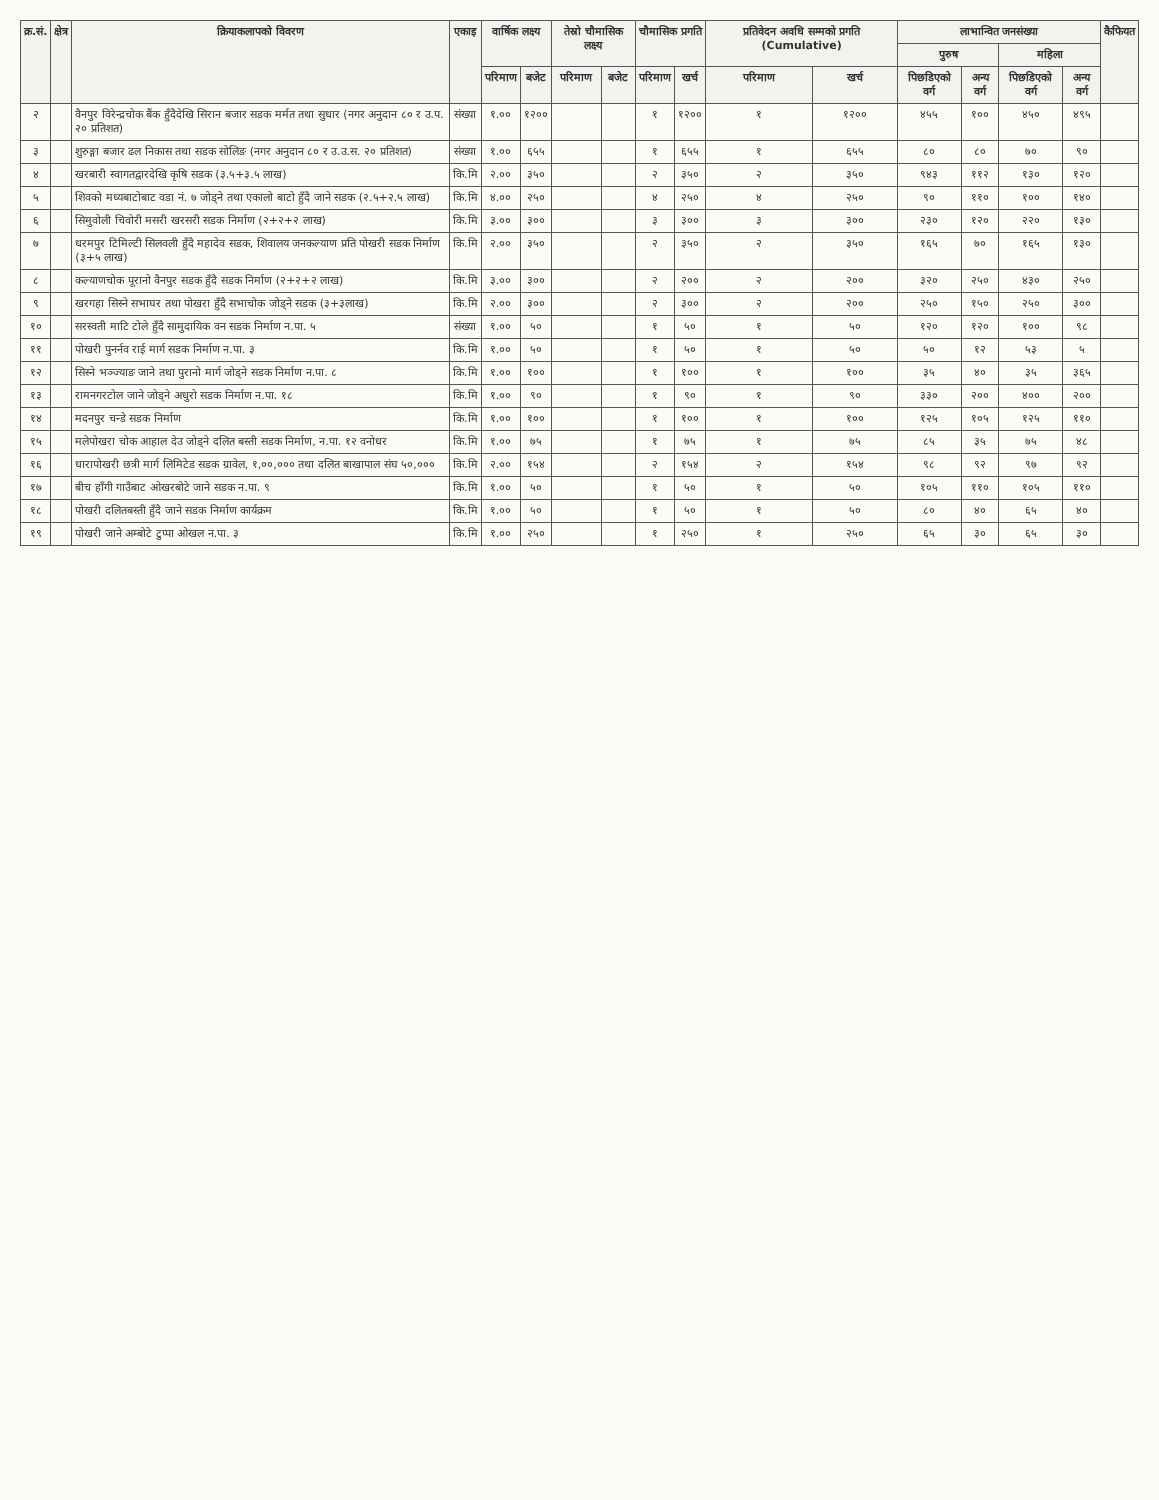| क्र.सं. | क्षेत्र | क्रियाकलापको विवरण | एकाइ | वार्षिक लक्ष्य | | तेस्रो चौमासिक लक्ष्य | | चौमासिक प्रगति | | प्रतिवेदन अवधि सम्मको प्रगति (Cumulative) | | लाभान्वित जनसंख्या | | | | कैफियत |
| --- | --- | --- | --- | --- | --- | --- | --- | --- | --- | --- | --- | --- | --- | --- | --- | --- |
| | | | | | | | | | | | | पुरुष | | महिला | | |
| | | | | परिमाण | बजेट | परिमाण | बजेट | परिमाण | खर्च | परिमाण | खर्च | पिछडिएको वर्ग | अन्य वर्ग | पिछडिएको वर्ग | अन्य वर्ग | |
| २ | | वैनपुर विरेन्द्रचोक बैंक हुँदैदेखि सिरान बजार सडक मर्मत तथा सुधार (नगर अनुदान ८० र उ.प. २० प्रतिशत) | संख्या | १.०० | १२०० | | | १ | १२०० | १ | १२०० | ४५५ | १०० | ४५० | ४९५ | |
| ३ | | शुरुङ्गा बजार ढल निकास तथा सडक सोलिङ (नगर अनुदान ८० र उ.उ.स. २० प्रतिशत) | संख्या | १.०० | ६५५ | | | १ | ६५५ | १ | ६५५ | ८० | ८० | ७० | ९० | |
| ४ | | खरबारी स्वागतद्वारदेखि कृषि सडक (३.५+३.५ लाख) | कि.मि | २.०० | ३५० | | | २ | ३५० | २ | ३५० | ९४३ | ११२ | १३० | १२० | |
| ५ | | शिवको मध्यबाटोबाट वडा नं. ७ जोड्ने तथा एकालो बाटो हुँदै जाने सडक (२.५+२.५ लाख) | कि.मि | ४.०० | २५० | | | ४ | २५० | ४ | २५० | ९० | ११० | १०० | १४० | |
| ६ | | सिमुवोली चिवोरी मसरी खरसरी सडक निर्माण (२+२+२ लाख) | कि.मि | ३.०० | ३०० | | | ३ | ३०० | ३ | ३०० | २३० | १२० | २२० | १३० | |
| ७ | | धरमपुर टिमिल्टी सिलवली हुँदै महादेव सडक, शिवालय जनकल्याण प्रति पोखरी सडक निर्माण (३+५ लाख) | कि.मि | २.०० | ३५० | | | २ | ३५० | २ | ३५० | १६५ | ७० | १६५ | १३० | |
| ८ | | कल्याणचोक पूरानो वैनपुर सडक हुँदै सडक निर्माण (२+२+२ लाख) | कि.मि | ३.०० | ३०० | | | २ | २०० | २ | २०० | ३२० | २५० | ४३० | २५० | |
| ९ | | खरगहा सिस्ने सभाघर तथा पोखरा हुँदै सभाचोक जोड्ने सडक (३+३लाख) | कि.मि | २.०० | ३०० | | | २ | ३०० | २ | २०० | २५० | १५० | २५० | ३०० | |
| १० | | सरस्वती माटि टोले हुँदै सामुदायिक वन सडक निर्माण न.पा. ५ | संख्या | १.०० | ५० | | | १ | ५० | १ | ५० | १२० | १२० | १०० | ९८ | |
| ११ | | पोखरी पुनर्नव राई मार्ग सडक निर्माण न.पा. ३ | कि.मि | १.०० | ५० | | | १ | ५० | १ | ५० | ५० | १२ | ५३ | ५ | |
| १२ | | सिस्ने भञ्ज्याङ जाने तथा पुरानो मार्ग जोड्ने सडक निर्माण न.पा. ८ | कि.मि | १.०० | १०० | | | १ | १०० | १ | १०० | ३५ | ४० | ३५ | ३६५ | |
| १३ | | रामनगरटोल जाने जोड्ने अधुरो सडक निर्माण न.पा. १८ | कि.मि | १.०० | ९० | | | १ | ९० | १ | ९० | ३३० | २०० | ४०० | २०० | |
| १४ | | मदनपुर चन्डे सडक निर्माण | कि.मि | १.०० | १०० | | | १ | १०० | १ | १०० | १२५ | १०५ | १२५ | ११० | |
| १५ | | मलेपोखरा चोक आहाल देउ जोड्ने दलित बस्ती सडक निर्माण, न.पा. १२ वनोधर | कि.मि | १.०० | ७५ | | | १ | ७५ | १ | ७५ | ८५ | ३५ | ७५ | ४८ | |
| १६ | | धारापोखरी छत्री मार्ग लिमिटेड सडक ग्रावेल, १,००,००० तथा दलित बाखापाल संघ ५०,००० | कि.मि | २.०० | १५४ | | | २ | १५४ | २ | १५४ | ९८ | ९२ | ९७ | ९२ | |
| १७ | | बीच हाँगी गाउँबाट ओखरबोटे जाने सडक न.पा. ९ | कि.मि | १.०० | ५० | | | १ | ५० | १ | ५० | १०५ | ११० | १०५ | ११० | |
| १८ | | पोखरी दलितबस्ती हुँदै जाने सडक निर्माण कार्यक्रम | कि.मि | १.०० | ५० | | | १ | ५० | १ | ५० | ८० | ४० | ६५ | ४० | |
| १९ | | पोखरी जाने अम्बोटे टुप्पा ओखल न.पा. ३ | कि.मि | १.०० | २५० | | | १ | २५० | १ | २५० | ६५ | ३० | ६५ | ३० | |